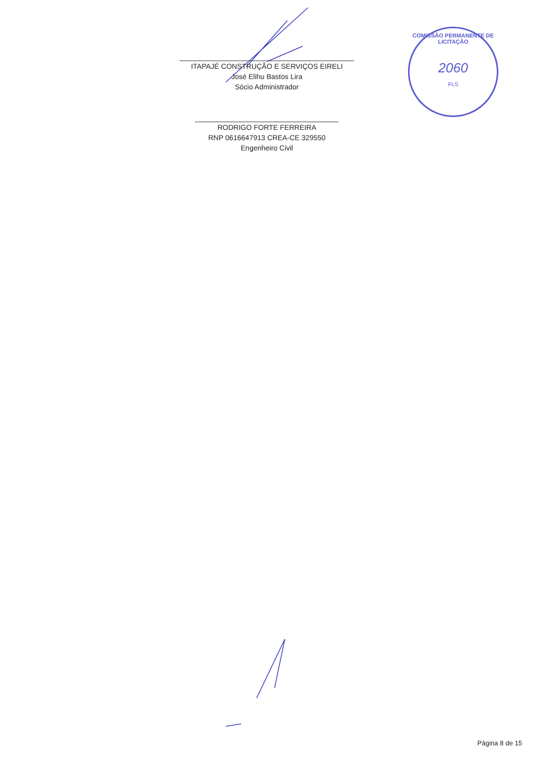ITAPAJÉ CONSTRUÇÃO E SERVIÇOS EIRELI
José Elihu Bastos Lira
Sócio Administrador
RODRIGO FORTE FERREIRA
RNP 0616647913 CREA-CE 329550
Engenheiro Civil
COMISSÃO PERMANENTE DE LICITAÇÃO
2060
FLS
Página 8 de 15